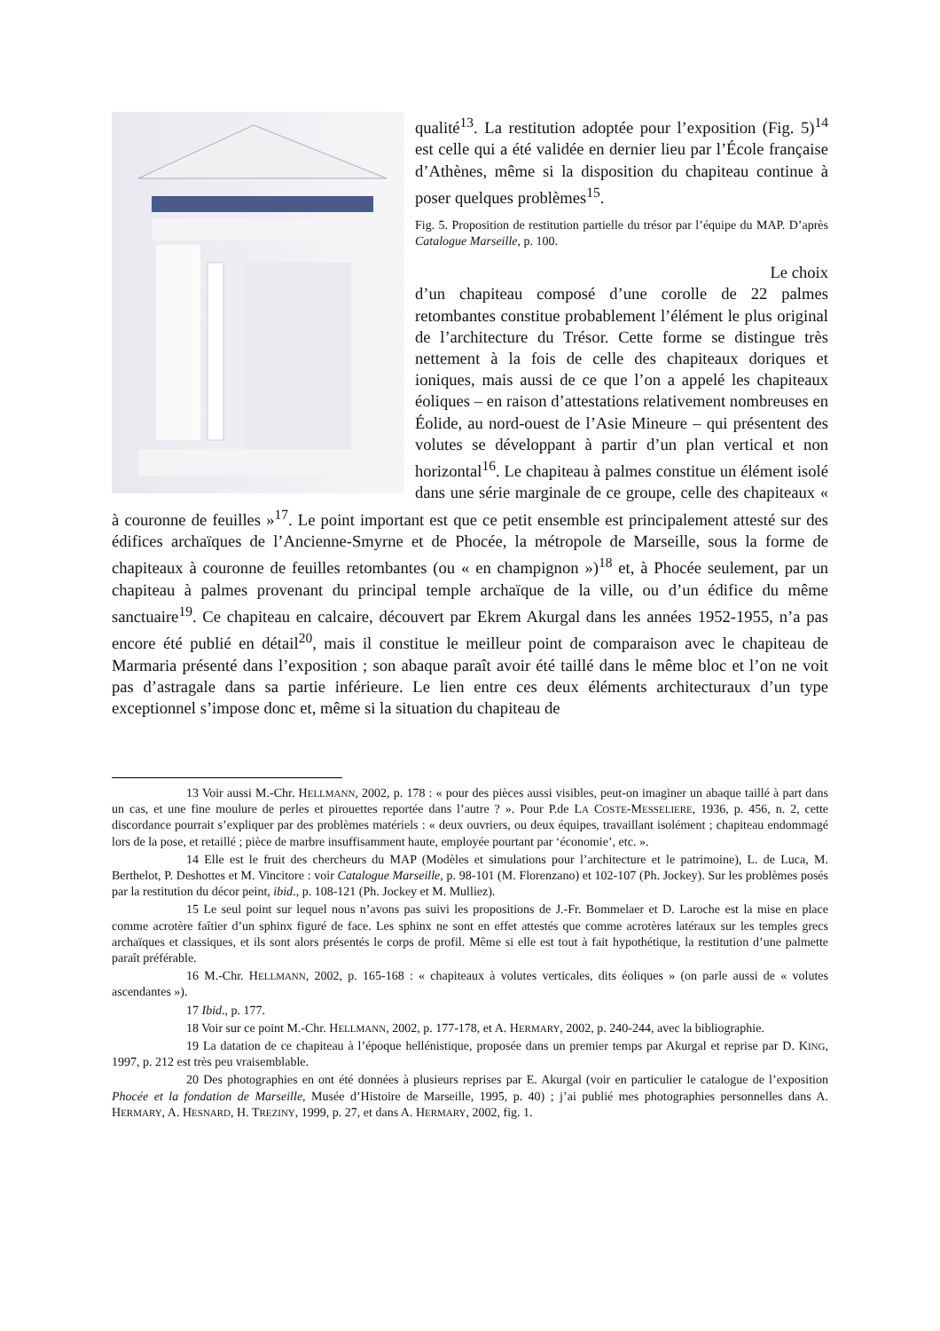qualité<sup>13</sup>. La restitution adoptée pour l’exposition (Fig. 5)<sup>14</sup> est celle qui a été validée en dernier lieu par l’École française d’Athènes, même si la disposition du chapiteau continue à poser quelques problèmes<sup>15</sup>.
Fig. 5. Proposition de restitution partielle du trésor par l’équipe du MAP. D’après Catalogue Marseille, p. 100.
Le choix
d’un chapiteau composé d’une corolle de 22 palmes retombantes constitue probablement l’élément le plus original de l’architecture du Trésor. Cette forme se distingue très nettement à la fois de celle des chapiteaux doriques et ioniques, mais aussi de ce que l’on a appelé les chapiteaux éoliques – en raison d’attestations relativement nombreuses en Éolide, au nord-ouest de l’Asie Mineure – qui présentent des volutes se développant à partir d’un plan vertical et non horizontal<sup>16</sup>. Le chapiteau à palmes constitue un élément isolé dans une série marginale de ce groupe, celle des chapiteaux « à couronne de feuilles »<sup>17</sup>. Le point important est que ce petit ensemble est principalement attesté sur des édifices archaïques de l’Ancienne-Smyrne et de Phocée, la métropole de Marseille, sous la forme de chapiteaux à couronne de feuilles retombantes (ou « en champignon »)<sup>18</sup> et, à Phocée seulement, par un chapiteau à palmes provenant du principal temple archaïque de la ville, ou d’un édifice du même sanctuaire<sup>19</sup>. Ce chapiteau en calcaire, découvert par Ekrem Akurgal dans les années 1952-1955, n’a pas encore été publié en détail<sup>20</sup>, mais il constitue le meilleur point de comparaison avec le chapiteau de Marmaria présenté dans l’exposition ; son abaque paraît avoir été taillé dans le même bloc et l’on ne voit pas d’astragale dans sa partie inférieure. Le lien entre ces deux éléments architecturaux d’un type exceptionnel s’impose donc et, même si la situation du chapiteau de
13 Voir aussi M.-Chr. HELLMANN, 2002, p. 178 : « pour des pièces aussi visibles, peut-on imaginer un abaque taillé à part dans un cas, et une fine moulure de perles et pirouettes reportée dans l’autre ? ». Pour P.de LA COSTE-MESSELIERE, 1936, p. 456, n. 2, cette discordance pourrait s’expliquer par des problèmes matériels : « deux ouvriers, ou deux équipes, travaillant isolément ; chapiteau endommagé lors de la pose, et retaillé ; pièce de marbre insuffisamment haute, employée pourtant par ‘économie’, etc. ».
14 Elle est le fruit des chercheurs du MAP (Modèles et simulations pour l’architecture et le patrimoine), L. de Luca, M. Berthelot, P. Deshottes et M. Vincitore : voir Catalogue Marseille, p. 98-101 (M. Florenzano) et 102-107 (Ph. Jockey). Sur les problèmes posés par la restitution du décor peint, ibid., p. 108-121 (Ph. Jockey et M. Mulliez).
15 Le seul point sur lequel nous n’avons pas suivi les propositions de J.-Fr. Bommelaer et D. Laroche est la mise en place comme acrotère faîtier d’un sphinx figuré de face. Les sphinx ne sont en effet attestés que comme acrotères latéraux sur les temples grecs archaïques et classiques, et ils sont alors présentés le corps de profil. Même si elle est tout à fait hypothétique, la restitution d’une palmette paraît préférable.
16 M.-Chr. HELLMANN, 2002, p. 165-168 : « chapiteaux à volutes verticales, dits éoliques » (on parle aussi de « volutes ascendantes »).
17 Ibid., p. 177.
18 Voir sur ce point M.-Chr. HELLMANN, 2002, p. 177-178, et A. HERMARY, 2002, p. 240-244, avec la bibliographie.
19 La datation de ce chapiteau à l’époque hellénistique, proposée dans un premier temps par Akurgal et reprise par D. KING, 1997, p. 212 est très peu vraisemblable.
20 Des photographies en ont été données à plusieurs reprises par E. Akurgal (voir en particulier le catalogue de l’exposition Phocée et la fondation de Marseille, Musée d’Histoire de Marseille, 1995, p. 40) ; j’ai publié mes photographies personnelles dans A. HERMARY, A. HESNARD, H. TREZINY, 1999, p. 27, et dans A. HERMARY, 2002, fig. 1.